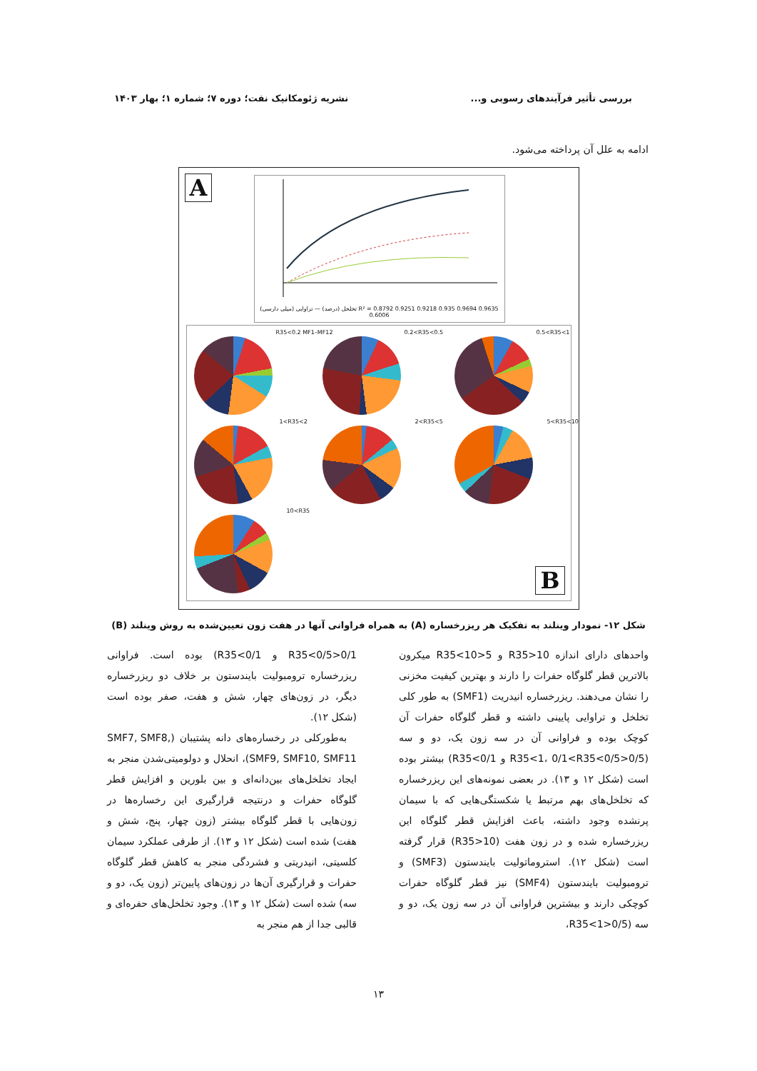بررسی تأثیر فرآیندهای رسوبی و... نشریه ژئومکانیک نفت؛ دوره ۷؛ شماره ۱؛ بهار ۱۴۰۳
ادامه به علل آن پرداخته می‌شود.
A
تخلخل (درصد) — تراوایی (میلی دارسی) R² = 0.8792 0.9251 0.9218 0.935 0.9694 0.9635 0.6006
R35<0.2 MF1–MF12 0.2<R35<0.5 0.5<R35<1
1<R35<2 2<R35<5 5<R35<10
10<R35
B
شکل ۱۲- نمودار وینلند به تفکیک هر ریزرخساره (A) به همراه فراوانی آنها در هفت زون تعیین‌شده به روش وینلند (B)
واحدهای دارای اندازه R35>10 و 5<R35<10 میکرون بالاترین قطر گلوگاه حفرات را دارند و بهترین کیفیت مخزنی را نشان می‌دهند. ریزرخساره انیدریت (SMF1) به طور کلی تخلخل و تراوایی پایینی داشته و قطر گلوگاه حفرات آن کوچک بوده و فراوانی آن در سه زون یک، دو و سه (0/5<R35<1، 0/1<R35<0/5 و R35<0/1) بیشتر بوده است (شکل ۱۲ و ۱۳). در بعضی نمونه‌های این ریزرخساره که تخلخل‌های بهم مرتبط یا شکستگی‌هایی که با سیمان پرنشده وجود داشته، باعث افزایش قطر گلوگاه این ریزرخساره شده و در زون هفت (R35>10) قرار گرفته است (شکل ۱۲). استروماتولیت بایندستون (SMF3) و ترومبولیت بایندستون (SMF4) نیز قطر گلوگاه حفرات کوچکی دارند و بیشترین فراوانی آن در سه زون یک، دو و سه (0/5<R35<1،
0/1<R35<0/5 و R35<0/1) بوده است. فراوانی ریزرخساره ترومبولیت بایندستون بر خلاف دو ریزرخساره دیگر، در زون‌های چهار، شش و هفت، صفر بوده است (شکل ۱۲).
به‌طورکلی در رخساره‌های دانه پشتیبان (SMF7, SMF8, SMF9, SMF10, SMF11)، انحلال و دولومیتی‌شدن منجر به ایجاد تخلخل‌های بین‌دانه‌ای و بین بلورین و افزایش قطر گلوگاه حفرات و درنتیجه قرارگیری این رخساره‌ها در زون‌هایی با قطر گلوگاه بیشتر (زون چهار، پنج، شش و هفت) شده است (شکل ۱۲ و ۱۳). از طرفی عملکرد سیمان کلسیتی، انیدریتی و فشردگی منجر به کاهش قطر گلوگاه حفرات و قرارگیری آن‌ها در زون‌های پایین‌تر (زون یک، دو و سه) شده است (شکل ۱۲ و ۱۳). وجود تخلخل‌های حفره‌ای و قالبی جدا از هم منجر به
۱۳